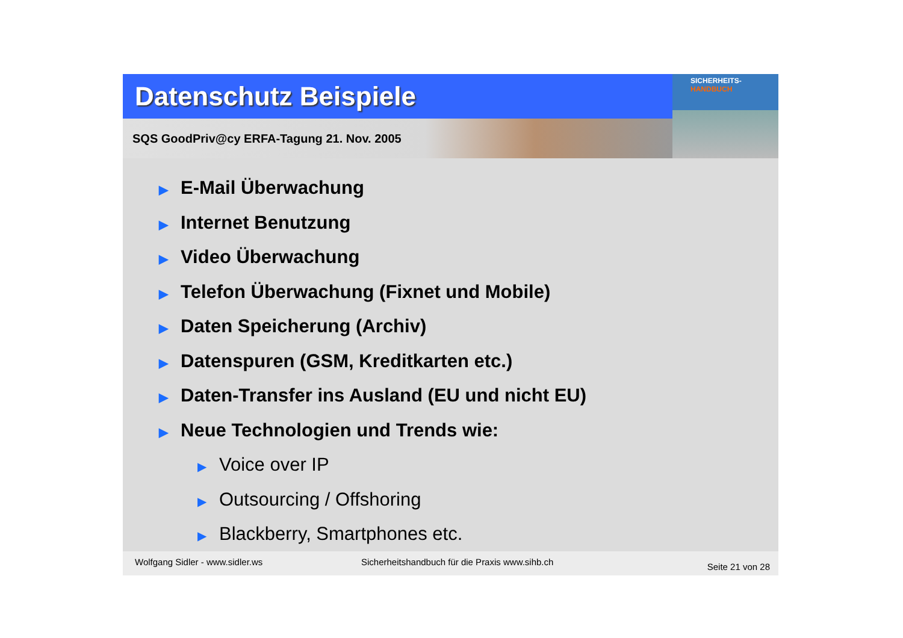Datenschutz Beispiele
SQS GoodPriv@cy ERFA-Tagung 21. Nov. 2005
SICHERHEITS-
HANDBUCH
▶ E-Mail Überwachung
▶ Internet Benutzung
▶ Video Überwachung
▶ Telefon Überwachung (Fixnet und Mobile)
▶ Daten Speicherung (Archiv)
▶ Datenspuren (GSM, Kreditkarten etc.)
▶ Daten-Transfer ins Ausland (EU und nicht EU)
▶ Neue Technologien und Trends wie:
▶ Voice over IP
▶ Outsourcing / Offshoring
▶ Blackberry, Smartphones etc.
Wolfgang Sidler - www.sidler.ws Sicherheitshandbuch für die Praxis www.sihb.ch Seite 21 von 28